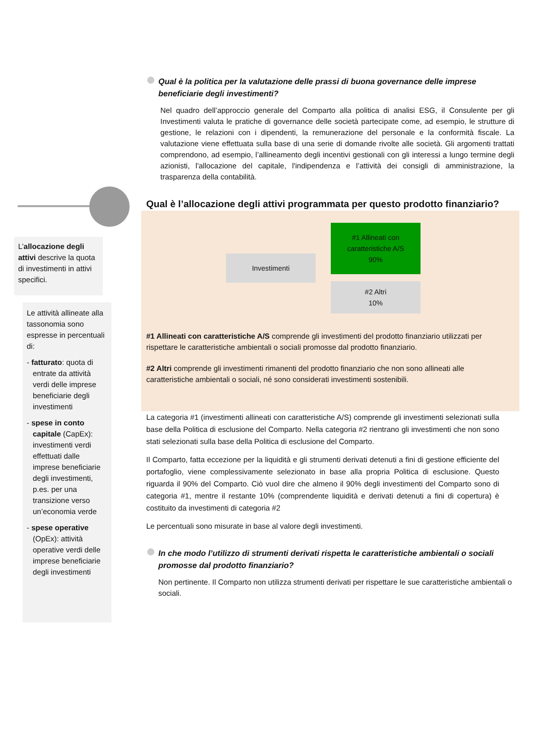L’allocazione degli attivi descrive la quota di investimenti in attivi specifici.
Le attività allineate alla tassonomia sono espresse in percentuali di:
- fatturato: quota di entrate da attività verdi delle imprese beneficiarie degli investimenti
- spese in conto capitale (CapEx): investimenti verdi effettuati dalle imprese beneficiarie degli investimenti, p.es. per una transizione verso un’economia verde
- spese operative (OpEx): attività operative verdi delle imprese beneficiarie degli investimenti
Qual è la politica per la valutazione delle prassi di buona governance delle imprese beneficiarie degli investimenti?
Nel quadro dell’approccio generale del Comparto alla politica di analisi ESG, il Consulente per gli Investimenti valuta le pratiche di governance delle società partecipate come, ad esempio, le strutture di gestione, le relazioni con i dipendenti, la remunerazione del personale e la conformità fiscale. La valutazione viene effettuata sulla base di una serie di domande rivolte alle società. Gli argomenti trattati comprendono, ad esempio, l’allineamento degli incentivi gestionali con gli interessi a lungo termine degli azionisti, l'allocazione del capitale, l'indipendenza e l’attività dei consigli di amministrazione, la trasparenza della contabilità.
Qual è l’allocazione degli attivi programmata per questo prodotto finanziario?
Investimenti
#1 Allineati con
caratteristiche A/S
90%
#2 Altri
10%
#1 Allineati con caratteristiche A/S comprende gli investimenti del prodotto finanziario utilizzati per rispettare le caratteristiche ambientali o sociali promosse dal prodotto finanziario.
#2 Altri comprende gli investimenti rimanenti del prodotto finanziario che non sono allineati alle caratteristiche ambientali o sociali, né sono considerati investimenti sostenibili.
La categoria #1 (investimenti allineati con caratteristiche A/S) comprende gli investimenti selezionati sulla base della Politica di esclusione del Comparto. Nella categoria #2 rientrano gli investimenti che non sono stati selezionati sulla base della Politica di esclusione del Comparto.
Il Comparto, fatta eccezione per la liquidità e gli strumenti derivati detenuti a fini di gestione efficiente del portafoglio, viene complessivamente selezionato in base alla propria Politica di esclusione. Questo riguarda il 90% del Comparto. Ciò vuol dire che almeno il 90% degli investimenti del Comparto sono di categoria #1, mentre il restante 10% (comprendente liquidità e derivati detenuti a fini di copertura) è costituito da investimenti di categoria #2
Le percentuali sono misurate in base al valore degli investimenti.
In che modo l’utilizzo di strumenti derivati rispetta le caratteristiche ambientali o sociali promosse dal prodotto finanziario?
Non pertinente. Il Comparto non utilizza strumenti derivati per rispettare le sue caratteristiche ambientali o sociali.